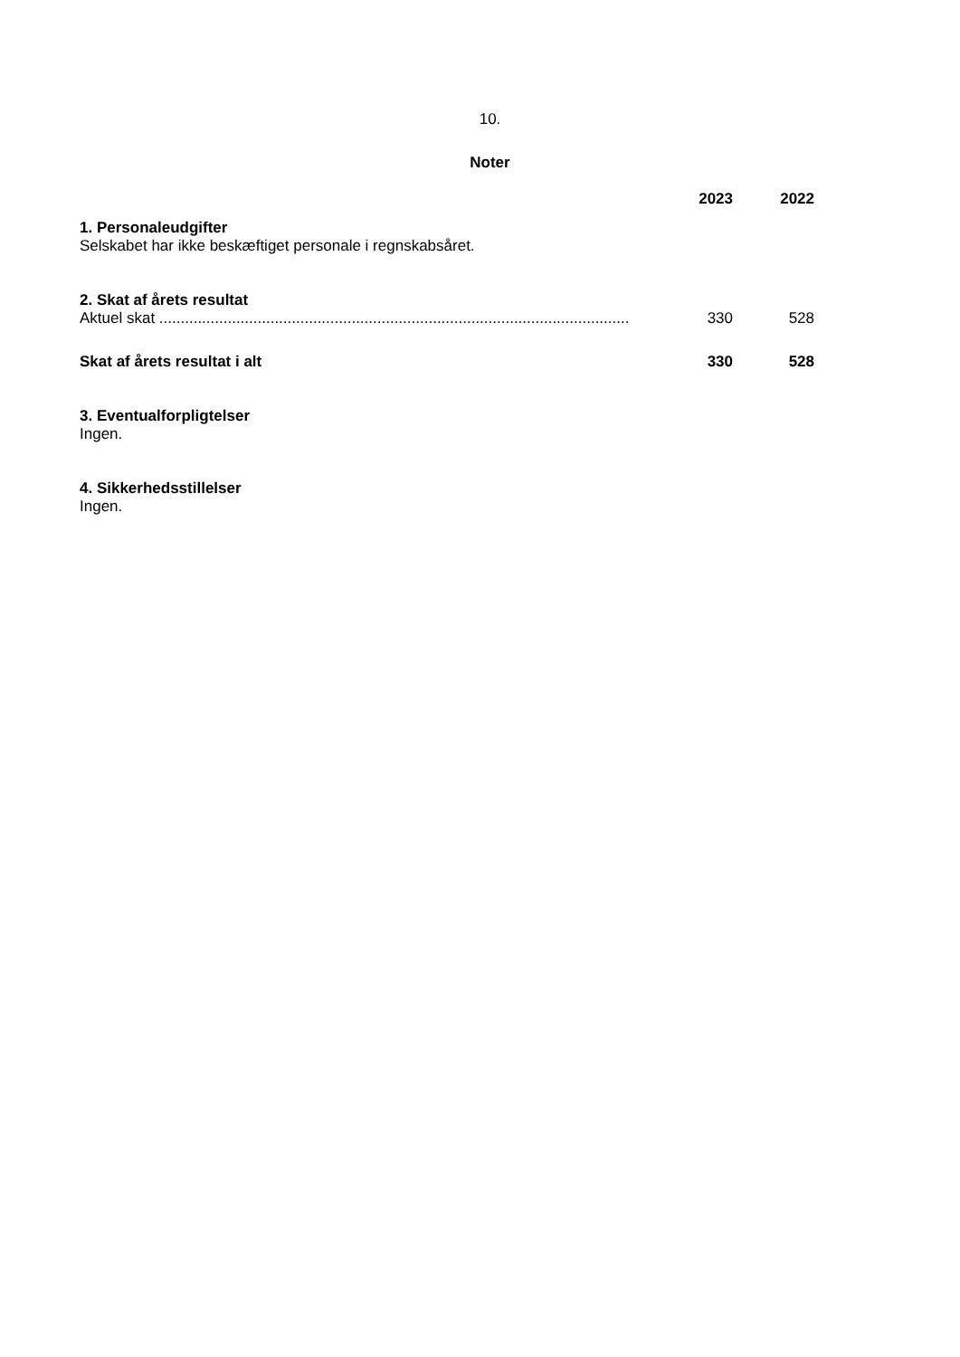10.
Noter
| | 2023 | 2022 |
| --- | --- | --- |
| 1. Personaleudgifter | | |
| Selskabet har ikke beskæftiget personale i regnskabsåret. | | |
| 2. Skat af årets resultat | | |
| Aktuel skat .............................................................................................................. | 330 | 528 |
| Skat af årets resultat i alt | 330 | 528 |
| 3. Eventualforpligtelser | | |
| Ingen. | | |
| 4. Sikkerhedsstillelser | | |
| Ingen. | | |